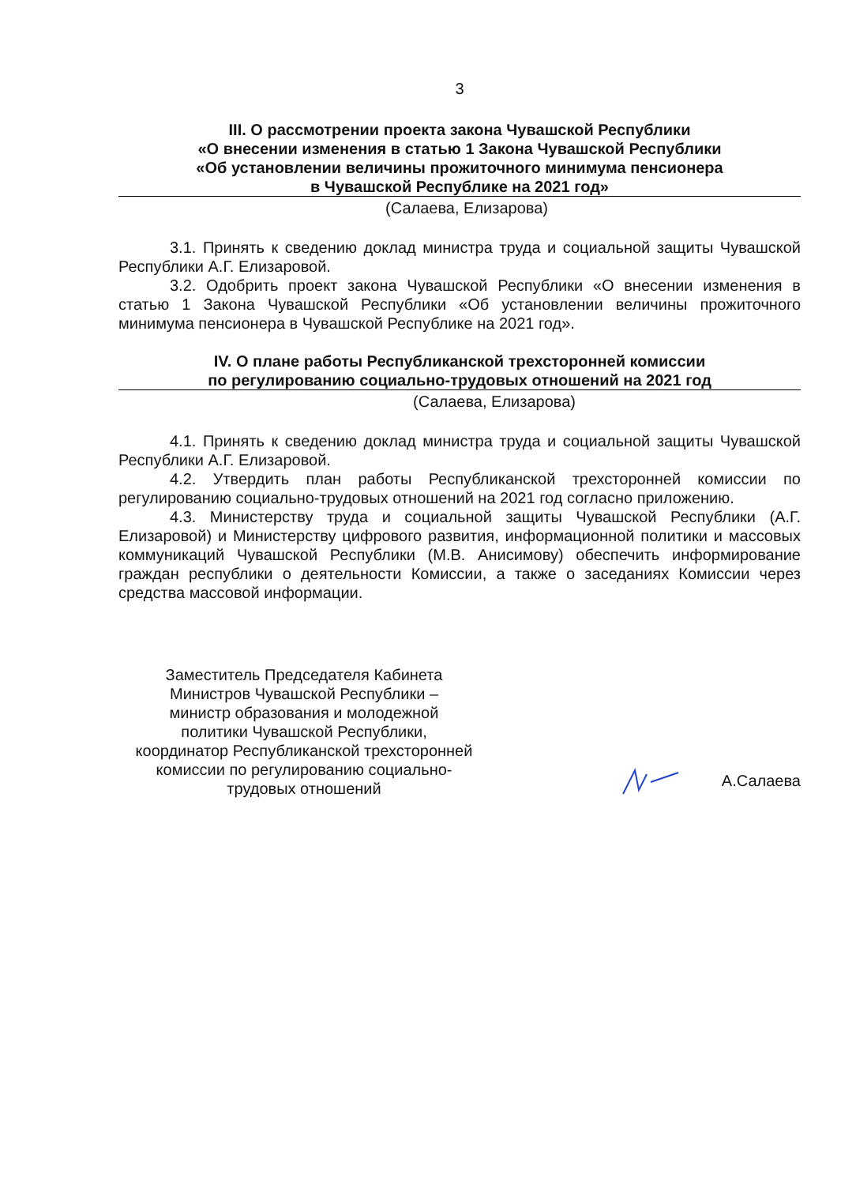3
III. О рассмотрении проекта закона Чувашской Республики
«О внесении изменения в статью 1 Закона Чувашской Республики
«Об установлении величины прожиточного минимума пенсионера
в Чувашской Республике на 2021 год»
(Салаева, Елизарова)
3.1. Принять к сведению доклад министра труда и социальной защиты Чувашской Республики А.Г. Елизаровой.
3.2. Одобрить проект закона Чувашской Республики «О внесении изменения в статью 1 Закона Чувашской Республики «Об установлении величины прожиточного минимума пенсионера в Чувашской Республике на 2021 год».
IV. О плане работы Республиканской трехсторонней комиссии
по регулированию социально-трудовых отношений на 2021 год
(Салаева, Елизарова)
4.1. Принять к сведению доклад министра труда и социальной защиты Чувашской Республики А.Г. Елизаровой.
4.2. Утвердить план работы Республиканской трехсторонней комиссии по регулированию социально-трудовых отношений на 2021 год согласно приложению.
4.3. Министерству труда и социальной защиты Чувашской Республики (А.Г. Елизаровой) и Министерству цифрового развития, информационной политики и массовых коммуникаций Чувашской Республики (М.В. Анисимову) обеспечить информирование граждан республики о деятельности Комиссии, а также о заседаниях Комиссии через средства массовой информации.
Заместитель Председателя Кабинета
Министров Чувашской Республики –
министр образования и молодежной
политики Чувашской Республики,
координатор Республиканской трехсторонней
комиссии по регулированию социально-
трудовых отношений
А.Салаева